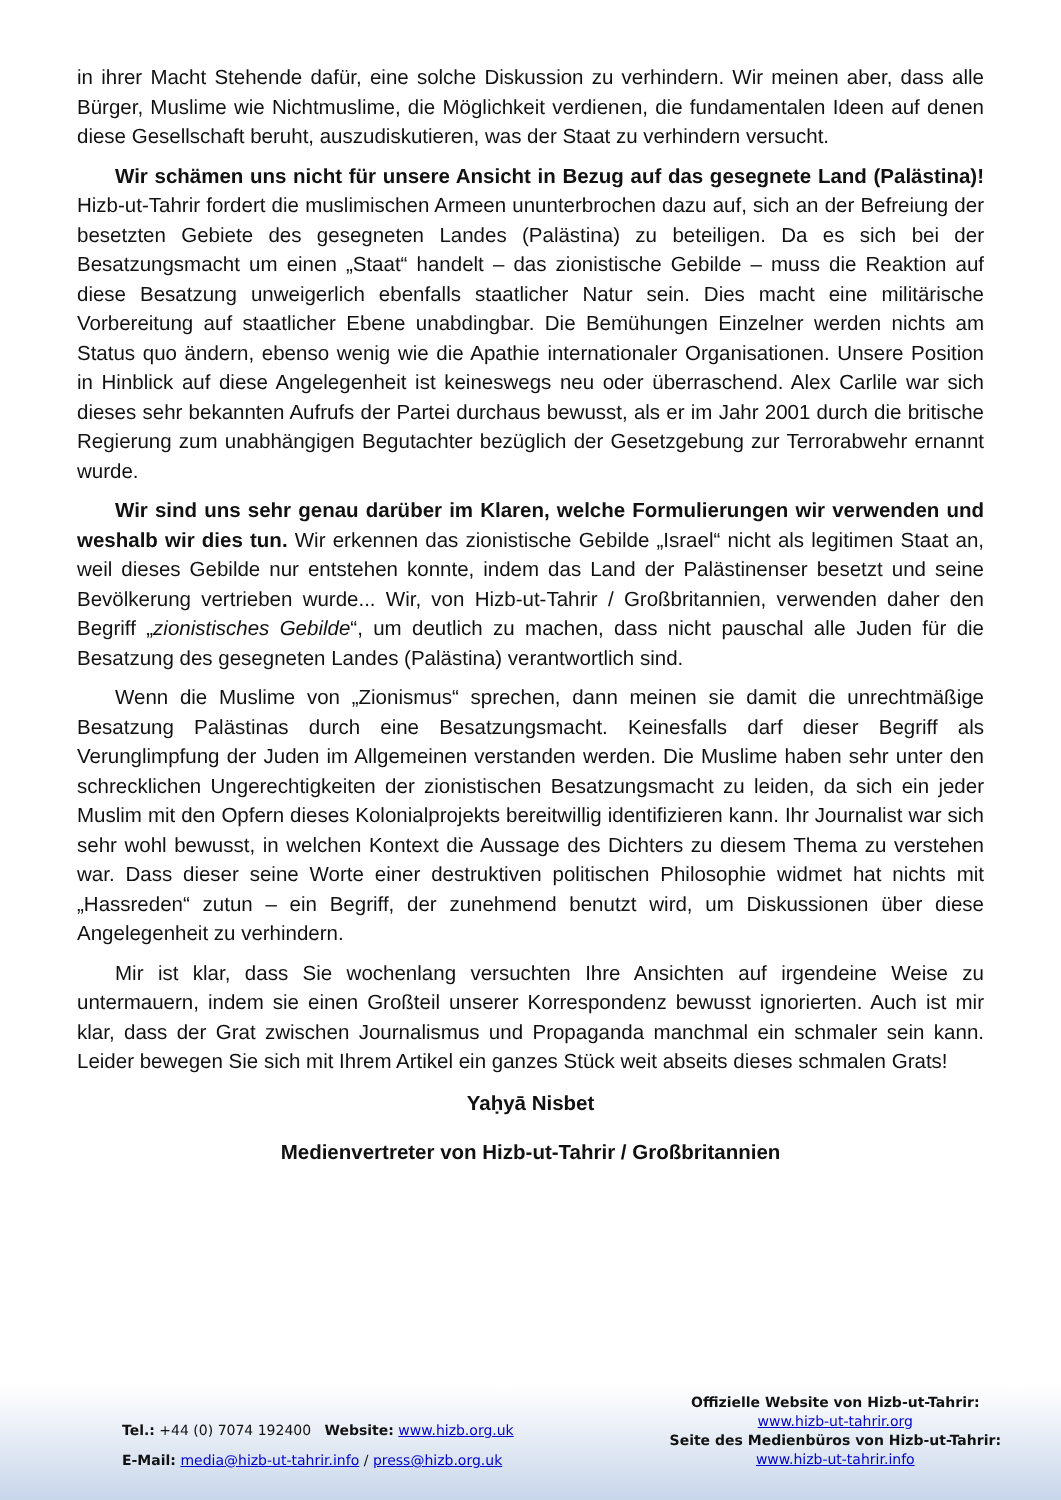in ihrer Macht Stehende dafür, eine solche Diskussion zu verhindern. Wir meinen aber, dass alle Bürger, Muslime wie Nichtmuslime, die Möglichkeit verdienen, die fundamentalen Ideen auf denen diese Gesellschaft beruht, auszudiskutieren, was der Staat zu verhindern versucht.
Wir schämen uns nicht für unsere Ansicht in Bezug auf das gesegnete Land (Palästina)! Hizb-ut-Tahrir fordert die muslimischen Armeen ununterbrochen dazu auf, sich an der Befreiung der besetzten Gebiete des gesegneten Landes (Palästina) zu beteiligen. Da es sich bei der Besatzungsmacht um einen „Staat“ handelt – das zionistische Gebilde – muss die Reaktion auf diese Besatzung unweigerlich ebenfalls staatlicher Natur sein. Dies macht eine militärische Vorbereitung auf staatlicher Ebene unabdingbar. Die Bemühungen Einzelner werden nichts am Status quo ändern, ebenso wenig wie die Apathie internationaler Organisationen. Unsere Position in Hinblick auf diese Angelegenheit ist keineswegs neu oder überraschend. Alex Carlile war sich dieses sehr bekannten Aufrufs der Partei durchaus bewusst, als er im Jahr 2001 durch die britische Regierung zum unabhängigen Begutachter bezüglich der Gesetzgebung zur Terrorabwehr ernannt wurde.
Wir sind uns sehr genau darüber im Klaren, welche Formulierungen wir verwenden und weshalb wir dies tun. Wir erkennen das zionistische Gebilde „Israel“ nicht als legitimen Staat an, weil dieses Gebilde nur entstehen konnte, indem das Land der Palästinenser besetzt und seine Bevölkerung vertrieben wurde... Wir, von Hizb-ut-Tahrir / Großbritannien, verwenden daher den Begriff „zionistisches Gebilde“, um deutlich zu machen, dass nicht pauschal alle Juden für die Besatzung des gesegneten Landes (Palästina) verantwortlich sind.
Wenn die Muslime von „Zionismus“ sprechen, dann meinen sie damit die unrechtmäßige Besatzung Palästinas durch eine Besatzungsmacht. Keinesfalls darf dieser Begriff als Verunglimpfung der Juden im Allgemeinen verstanden werden. Die Muslime haben sehr unter den schrecklichen Ungerechtigkeiten der zionistischen Besatzungsmacht zu leiden, da sich ein jeder Muslim mit den Opfern dieses Kolonialprojekts bereitwillig identifizieren kann. Ihr Journalist war sich sehr wohl bewusst, in welchen Kontext die Aussage des Dichters zu diesem Thema zu verstehen war. Dass dieser seine Worte einer destruktiven politischen Philosophie widmet hat nichts mit „Hassreden“ zutun – ein Begriff, der zunehmend benutzt wird, um Diskussionen über diese Angelegenheit zu verhindern.
Mir ist klar, dass Sie wochenlang versuchten Ihre Ansichten auf irgendeine Weise zu untermauern, indem sie einen Großteil unserer Korrespondenz bewusst ignorierten. Auch ist mir klar, dass der Grat zwischen Journalismus und Propaganda manchmal ein schmaler sein kann. Leider bewegen Sie sich mit Ihrem Artikel ein ganzes Stück weit abseits dieses schmalen Grats!
Yaḥyā Nisbet
Medienvertreter von Hizb-ut-Tahrir / Großbritannien
Tel.: +44 (0) 7074 192400 Website: www.hizb.org.uk
E-Mail: media@hizb-ut-tahrir.info / press@hizb.org.uk
Offizielle Website von Hizb-ut-Tahrir:
www.hizb-ut-tahrir.org
Seite des Medienbüros von Hizb-ut-Tahrir:
www.hizb-ut-tahrir.info